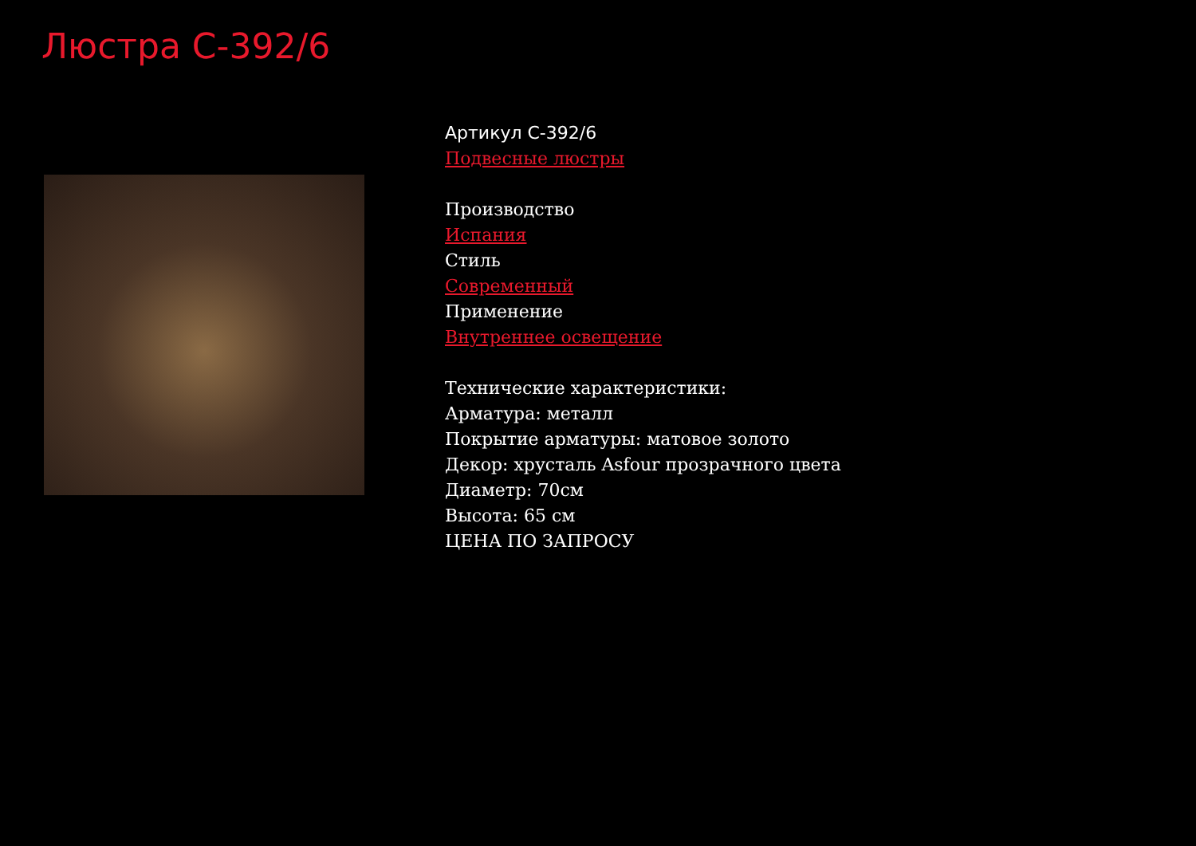Люстра C-392/6
Артикул C-392/6
Подвесные люстры
Производство
Испания
Стиль
Современный
Применение
Внутреннее освещение
Технические характеристики:
Арматура: металл
Покрытие арматуры: матовое золото
Декор: хрусталь Asfour прозрачного цвета
Диаметр: 70см
Высота: 65 см
ЦЕНА ПО ЗАПРОСУ